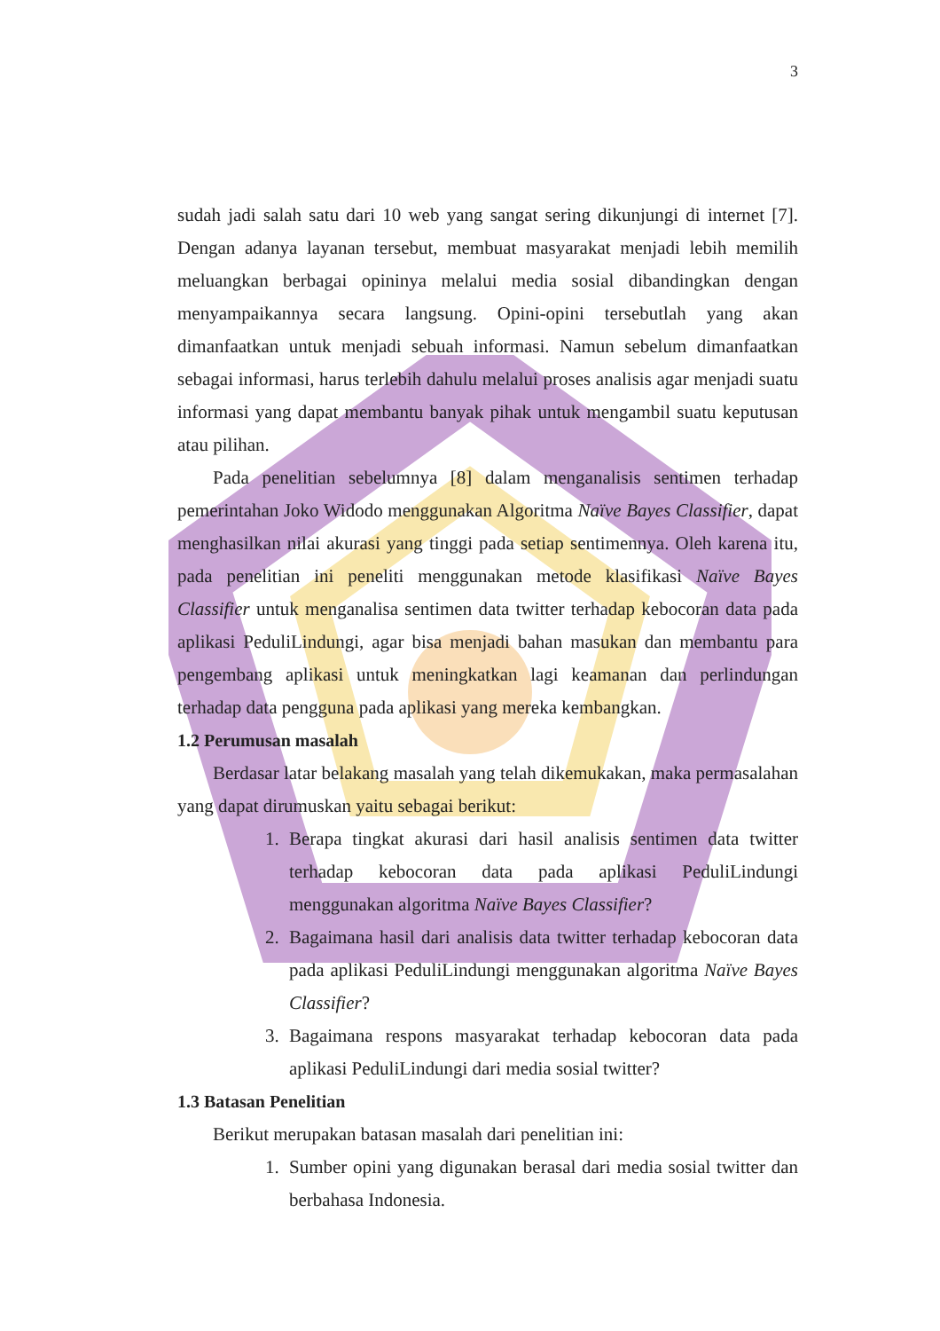3
sudah jadi salah satu dari 10 web yang sangat sering dikunjungi di internet [7]. Dengan adanya layanan tersebut, membuat masyarakat menjadi lebih memilih meluangkan berbagai opininya melalui media sosial dibandingkan dengan menyampaikannya secara langsung. Opini-opini tersebutlah yang akan dimanfaatkan untuk menjadi sebuah informasi. Namun sebelum dimanfaatkan sebagai informasi, harus terlebih dahulu melalui proses analisis agar menjadi suatu informasi yang dapat membantu banyak pihak untuk mengambil suatu keputusan atau pilihan.
Pada penelitian sebelumnya [8] dalam menganalisis sentimen terhadap pemerintahan Joko Widodo menggunakan Algoritma Naïve Bayes Classifier, dapat menghasilkan nilai akurasi yang tinggi pada setiap sentimennya. Oleh karena itu, pada penelitian ini peneliti menggunakan metode klasifikasi Naïve Bayes Classifier untuk menganalisa sentimen data twitter terhadap kebocoran data pada aplikasi PeduliLindungi, agar bisa menjadi bahan masukan dan membantu para pengembang aplikasi untuk meningkatkan lagi keamanan dan perlindungan terhadap data pengguna pada aplikasi yang mereka kembangkan.
1.2 Perumusan masalah
Berdasar latar belakang masalah yang telah dikemukakan, maka permasalahan yang dapat dirumuskan yaitu sebagai berikut:
1. Berapa tingkat akurasi dari hasil analisis sentimen data twitter terhadap kebocoran data pada aplikasi PeduliLindungi menggunakan algoritma Naïve Bayes Classifier?
2. Bagaimana hasil dari analisis data twitter terhadap kebocoran data pada aplikasi PeduliLindungi menggunakan algoritma Naïve Bayes Classifier?
3. Bagaimana respons masyarakat terhadap kebocoran data pada aplikasi PeduliLindungi dari media sosial twitter?
1.3 Batasan Penelitian
Berikut merupakan batasan masalah dari penelitian ini:
1. Sumber opini yang digunakan berasal dari media sosial twitter dan berbahasa Indonesia.